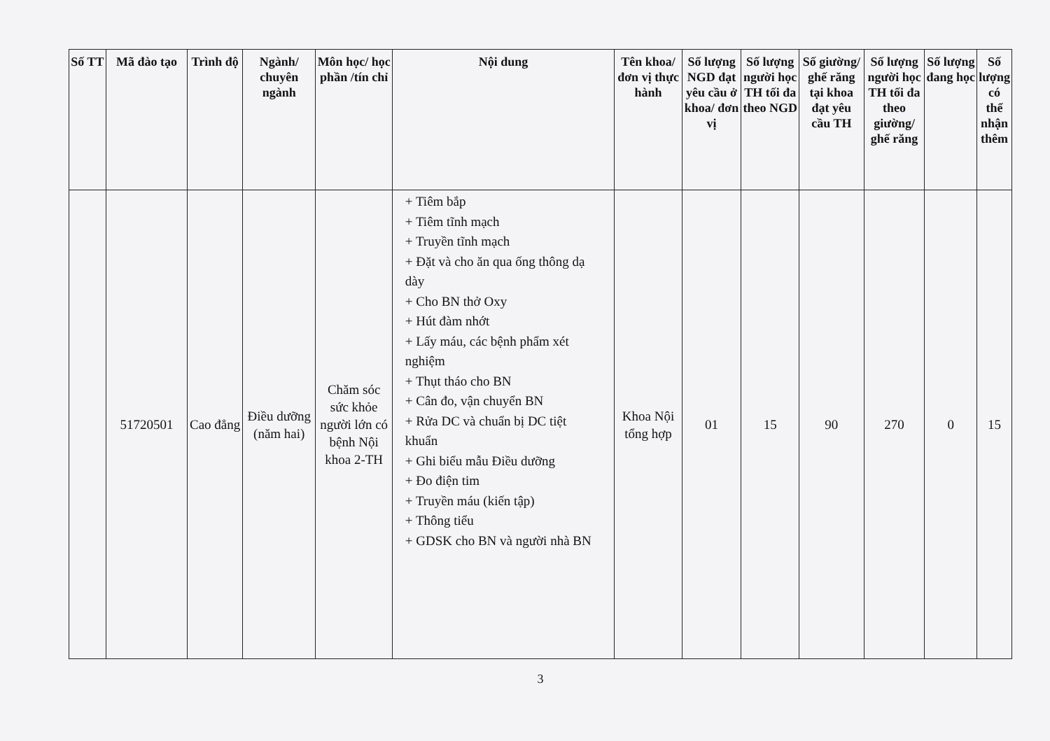| Số TT | Mã đào tạo | Trình độ | Ngành/ chuyên ngành | Môn học/ học phần /tín chỉ | Nội dung | Tên khoa/ đơn vị thực hành | Số lượng NGD đạt yêu cầu ở khoa/ đơn vị | Số lượng người học TH tối đa theo NGD | Số giường/ ghế răng tại khoa đạt yêu cầu TH | Số lượng người học TH tối đa theo giường/ ghế răng | Số lượng đang học | Số lượng có thể nhận thêm |
| --- | --- | --- | --- | --- | --- | --- | --- | --- | --- | --- | --- | --- |
| | 51720501 | Cao đẳng | Điều dưỡng (năm hai) | Chăm sóc sức khỏe người lớn có bệnh Nội khoa 2-TH | + Tiêm bắp + Tiêm tĩnh mạch + Truyền tĩnh mạch + Đặt và cho ăn qua ống thông dạ dày + Cho BN thở Oxy + Hút đàm nhớt + Lấy máu, các bệnh phẩm xét nghiệm + Thụt tháo cho BN + Cân đo, vận chuyển BN + Rửa DC và chuẩn bị DC tiệt khuẩn + Ghi biểu mẫu Điều dưỡng + Đo điện tim + Truyền máu (kiến tập) + Thông tiểu + GDSK cho BN và người nhà BN | Khoa Nội tổng hợp | 01 | 15 | 90 | 270 | 0 | 15 |
3